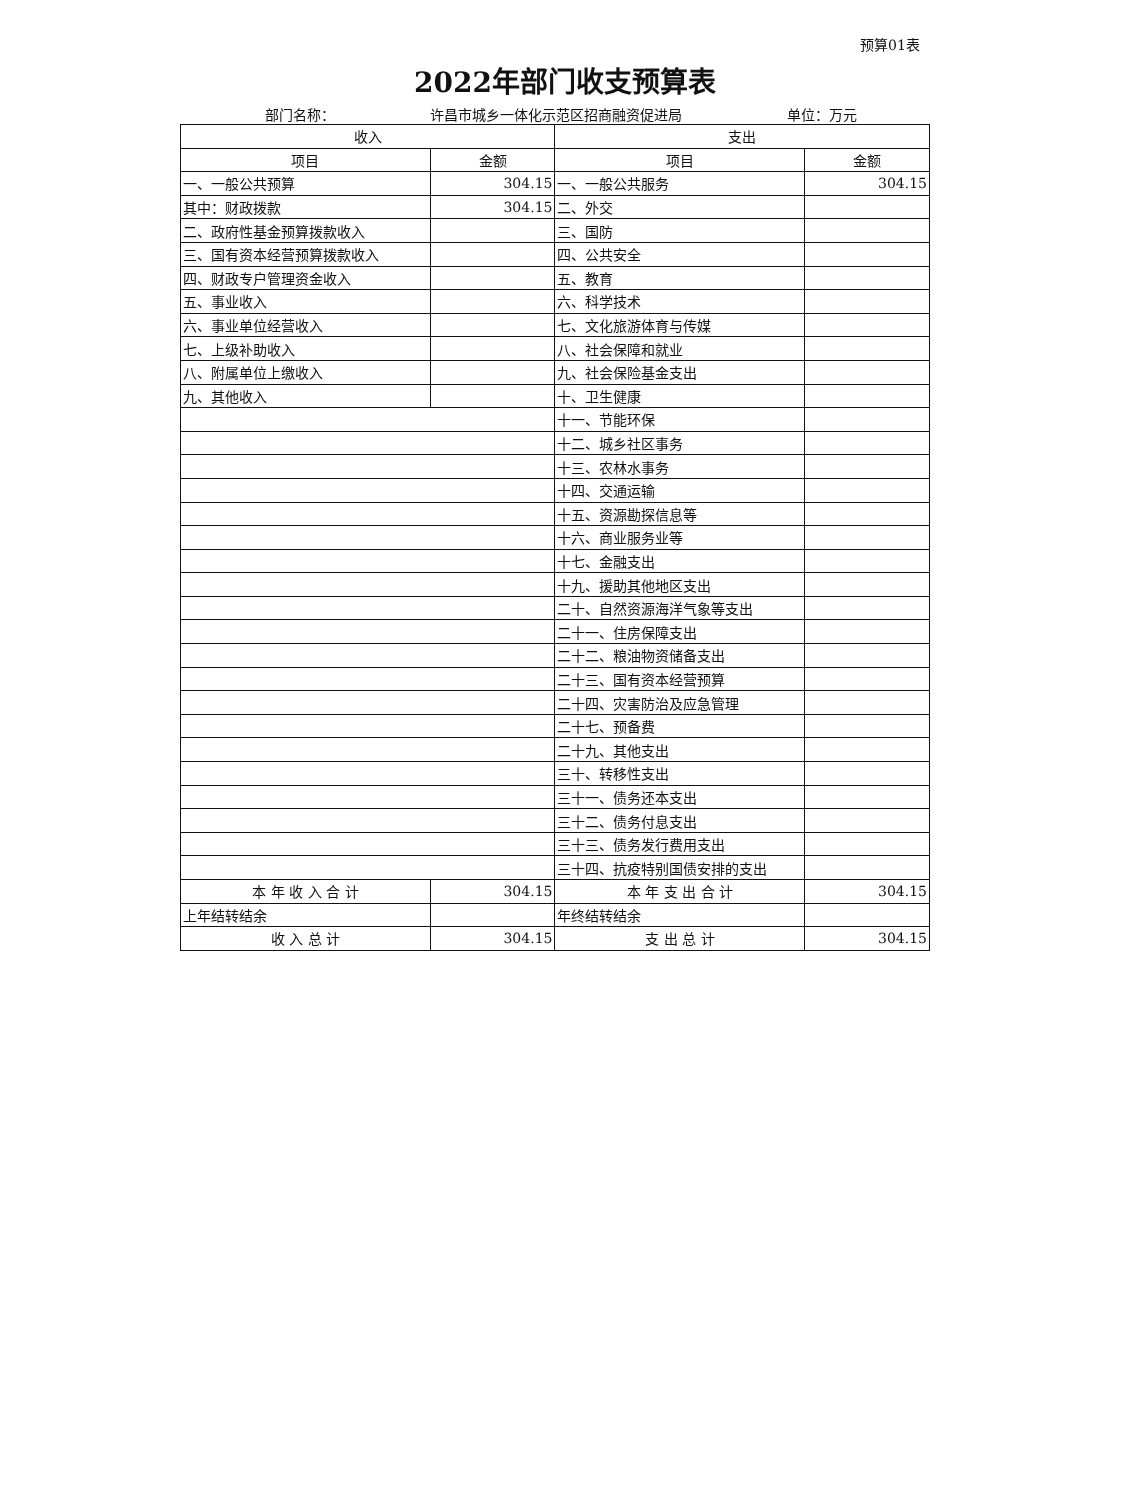预算01表
2022年部门收支预算表
部门名称： 许昌市城乡一体化示范区招商融资促进局 单位：万元
| 收入 | | 支出 | |
| --- | --- | --- | --- |
| 项目 | 金额 | 项目 | 金额 |
| 一、一般公共预算 | 304.15 | 一、一般公共服务 | 304.15 |
| 其中：财政拨款 | 304.15 | 二、外交 | |
| 二、政府性基金预算拨款收入 | | 三、国防 | |
| 三、国有资本经营预算拨款收入 | | 四、公共安全 | |
| 四、财政专户管理资金收入 | | 五、教育 | |
| 五、事业收入 | | 六、科学技术 | |
| 六、事业单位经营收入 | | 七、文化旅游体育与传媒 | |
| 七、上级补助收入 | | 八、社会保障和就业 | |
| 八、附属单位上缴收入 | | 九、社会保险基金支出 | |
| 九、其他收入 | | 十、卫生健康 | |
| | | 十一、节能环保 | |
| | | 十二、城乡社区事务 | |
| | | 十三、农林水事务 | |
| | | 十四、交通运输 | |
| | | 十五、资源勘探信息等 | |
| | | 十六、商业服务业等 | |
| | | 十七、金融支出 | |
| | | 十九、援助其他地区支出 | |
| | | 二十、自然资源海洋气象等支出 | |
| | | 二十一、住房保障支出 | |
| | | 二十二、粮油物资储备支出 | |
| | | 二十三、国有资本经营预算 | |
| | | 二十四、灾害防治及应急管理 | |
| | | 二十七、预备费 | |
| | | 二十九、其他支出 | |
| | | 三十、转移性支出 | |
| | | 三十一、债务还本支出 | |
| | | 三十二、债务付息支出 | |
| | | 三十三、债务发行费用支出 | |
| | | 三十四、抗疫特别国债安排的支出 | |
| 本 年 收 入 合 计 | 304.15 | 本 年 支 出 合 计 | 304.15 |
| 上年结转结余 | | 年终结转结余 | |
| 收 入 总 计 | 304.15 | 支 出 总 计 | 304.15 |